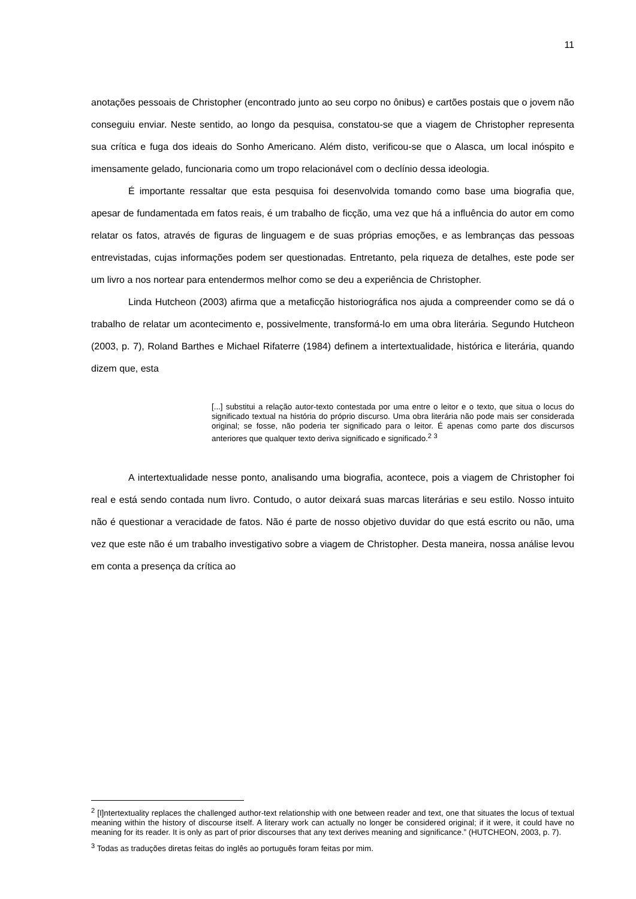11
anotações pessoais de Christopher (encontrado junto ao seu corpo no ônibus) e cartões postais que o jovem não conseguiu enviar. Neste sentido, ao longo da pesquisa, constatou-se que a viagem de Christopher representa sua crítica e fuga dos ideais do Sonho Americano. Além disto, verificou-se que o Alasca, um local inóspito e imensamente gelado, funcionaria como um tropo relacionável com o declínio dessa ideologia.
É importante ressaltar que esta pesquisa foi desenvolvida tomando como base uma biografia que, apesar de fundamentada em fatos reais, é um trabalho de ficção, uma vez que há a influência do autor em como relatar os fatos, através de figuras de linguagem e de suas próprias emoções, e as lembranças das pessoas entrevistadas, cujas informações podem ser questionadas. Entretanto, pela riqueza de detalhes, este pode ser um livro a nos nortear para entendermos melhor como se deu a experiência de Christopher.
Linda Hutcheon (2003) afirma que a metaficção historiográfica nos ajuda a compreender como se dá o trabalho de relatar um acontecimento e, possivelmente, transformá-lo em uma obra literária. Segundo Hutcheon (2003, p. 7), Roland Barthes e Michael Rifaterre (1984) definem a intertextualidade, histórica e literária, quando dizem que, esta
[...] substitui a relação autor-texto contestada por uma entre o leitor e o texto, que situa o locus do significado textual na história do próprio discurso. Uma obra literária não pode mais ser considerada original; se fosse, não poderia ter significado para o leitor. É apenas como parte dos discursos anteriores que qualquer texto deriva significado e significado.<sup>2</sup> <sup>3</sup>
A intertextualidade nesse ponto, analisando uma biografia, acontece, pois a viagem de Christopher foi real e está sendo contada num livro. Contudo, o autor deixará suas marcas literárias e seu estilo. Nosso intuito não é questionar a veracidade de fatos. Não é parte de nosso objetivo duvidar do que está escrito ou não, uma vez que este não é um trabalho investigativo sobre a viagem de Christopher. Desta maneira, nossa análise levou em conta a presença da crítica ao
<sup>2</sup> [I]ntertextuality replaces the challenged author-text relationship with one between reader and text, one that situates the locus of textual meaning within the history of discourse itself. A literary work can actually no longer be considered original; if it were, it could have no meaning for its reader. It is only as part of prior discourses that any text derives meaning and significance.” (HUTCHEON, 2003, p. 7).
<sup>3</sup> Todas as traduções diretas feitas do inglês ao português foram feitas por mim.